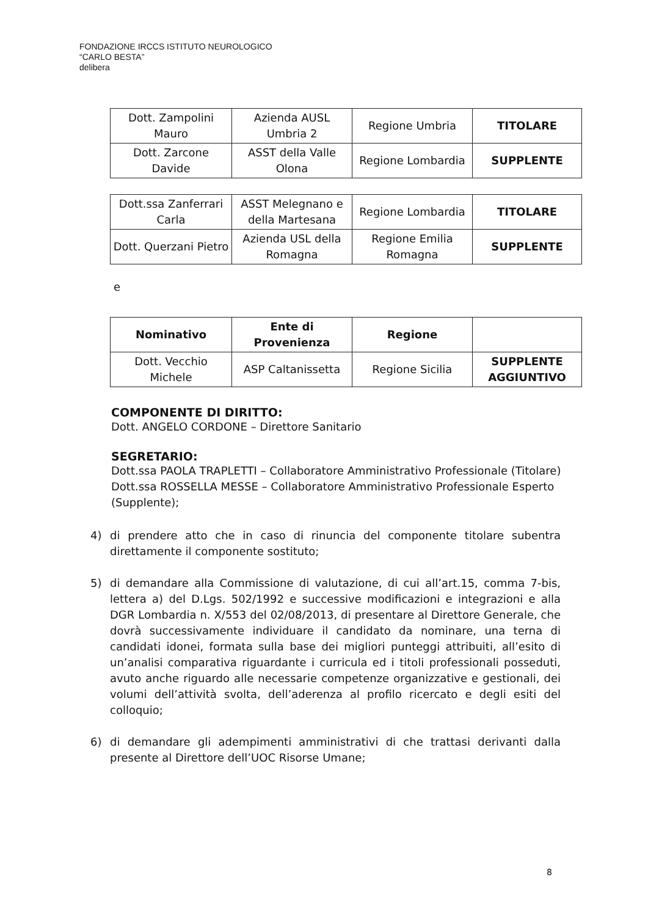FONDAZIONE IRCCS ISTITUTO NEUROLOGICO
“CARLO BESTA”
delibera
| Dott. Zampolini Mauro | Azienda AUSL Umbria 2 | Regione Umbria | TITOLARE |
| Dott. Zarcone Davide | ASST della Valle Olona | Regione Lombardia | SUPPLENTE |
| Dott.ssa Zanferrari Carla | ASST Melegnano e della Martesana | Regione Lombardia | TITOLARE |
| Dott. Querzani Pietro | Azienda USL della Romagna | Regione Emilia Romagna | SUPPLENTE |
e
| Nominativo | Ente di Provenienza | Regione | |
| --- | --- | --- | --- |
| Dott. Vecchio Michele | ASP Caltanissetta | Regione Sicilia | SUPPLENTE AGGIUNTIVO |
COMPONENTE DI DIRITTO:
Dott. ANGELO CORDONE – Direttore Sanitario
SEGRETARIO:
Dott.ssa PAOLA TRAPLETTI – Collaboratore Amministrativo Professionale (Titolare)
Dott.ssa ROSSELLA MESSE – Collaboratore Amministrativo Professionale Esperto (Supplente);
4) di prendere atto che in caso di rinuncia del componente titolare subentra direttamente il componente sostituto;
5) di demandare alla Commissione di valutazione, di cui all’art.15, comma 7-bis, lettera a) del D.Lgs. 502/1992 e successive modificazioni e integrazioni e alla DGR Lombardia n. X/553 del 02/08/2013, di presentare al Direttore Generale, che dovrà successivamente individuare il candidato da nominare, una terna di candidati idonei, formata sulla base dei migliori punteggi attribuiti, all’esito di un’analisi comparativa riguardante i curricula ed i titoli professionali posseduti, avuto anche riguardo alle necessarie competenze organizzative e gestionali, dei volumi dell’attività svolta, dell’aderenza al profilo ricercato e degli esiti del colloquio;
6) di demandare gli adempimenti amministrativi di che trattasi derivanti dalla presente al Direttore dell’UOC Risorse Umane;
8